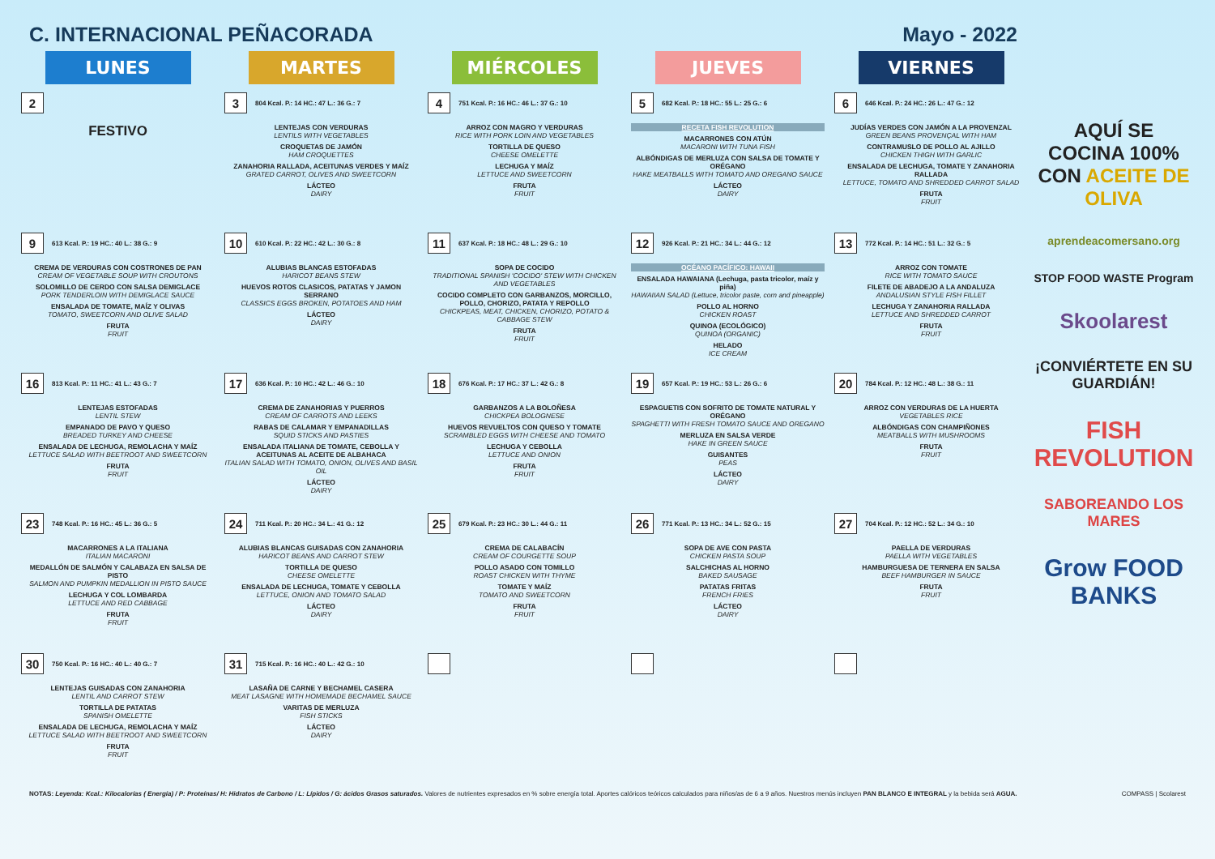C. INTERNACIONAL PEÑACORADA Mayo - 2022
| LUNES | MARTES | MIÉRCOLES | JUEVES | VIERNES |
| --- | --- | --- | --- | --- |
| 2 FESTIVO | 3 804 Kcal. P.: 14 HC.: 47 L.: 36 G.: 7 LENTEJAS CON VERDURAS LENTILS WITH VEGETABLES CROQUETAS DE JAMÓN HAM CROQUETTES ZANAHORIA RALLADA, ACEITUNAS VERDES Y MAÍZ GRATED CARROT, OLIVES AND SWEETCORN LÁCTEO DAIRY | 4 751 Kcal. P.: 16 HC.: 46 L.: 37 G.: 10 ARROZ CON MAGRO Y VERDURAS RICE WITH PORK LOIN AND VEGETABLES TORTILLA DE QUESO CHEESE OMELETTE LECHUGA Y MAÍZ LETTUCE AND SWEETCORN FRUTA FRUIT | 5 682 Kcal. P.: 18 HC.: 55 L.: 25 G.: 6 RECETA FISH REVOLUTION MACARRONES CON ATÚN MACARONI WITH TUNA FISH ALBÓNDIGAS DE MERLUZA CON SALSA DE TOMATE Y ORÉGANO HAKE MEATBALLS WITH TOMATO AND OREGANO SAUCE LÁCTEO DAIRY | 6 646 Kcal. P.: 24 HC.: 26 L.: 47 G.: 12 JUDÍAS VERDES CON JAMÓN A LA PROVENZAL GREEN BEANS PROVENÇAL WITH HAM CONTRAMUSLO DE POLLO AL AJILLO CHICKEN THIGH WITH GARLIC ENSALADA DE LECHUGA, TOMATE Y ZANAHORIA RALLADA LETTUCE, TOMATO AND SHREDDED CARROT SALAD FRUTA FRUIT |
| 9 613 Kcal. P.: 19 HC.: 40 L.: 38 G.: 9 CREMA DE VERDURAS CON COSTRONES DE PAN CREAM OF VEGETABLE SOUP WITH CROUTONS SOLOMILLO DE CERDO CON SALSA DEMIGLACE PORK TENDERLOIN WITH DEMIGLACE SAUCE ENSALADA DE TOMATE, MAÍZ Y OLIVAS TOMATO, SWEETCORN AND OLIVE SALAD FRUTA FRUIT | 10 610 Kcal. P.: 22 HC.: 42 L.: 30 G.: 8 ALUBIAS BLANCAS ESTOFADAS HARICOT BEANS STEW HUEVOS ROTOS CLASICOS, PATATAS Y JAMON SERRANO CLASSICS EGGS BROKEN, POTATOES AND HAM LÁCTEO DAIRY | 11 637 Kcal. P.: 18 HC.: 48 L.: 29 G.: 10 SOPA DE COCIDO TRADITIONAL SPANISH 'COCIDO' STEW WITH CHICKEN AND VEGETABLES COCIDO COMPLETO CON GARBANZOS, MORCILLO, POLLO, CHORIZO, PATATA Y REPOLLO CHICKPEAS, MEAT, CHICKEN, CHORIZO, POTATO & CABBAGE STEW FRUTA FRUIT | 12 926 Kcal. P.: 21 HC.: 34 L.: 44 G.: 12 OCÉANO PACÍFICO: HAWAII ENSALADA HAWAIANA (Lechuga, pasta tricolor, maíz y piña) HAWAIIAN SALAD (Lettuce, tricolor paste, corn and pineapple) POLLO AL HORNO CHICKEN ROAST QUINOA (ECOLÓGICO) QUINOA (ORGANIC) HELADO ICE CREAM | 13 772 Kcal. P.: 14 HC.: 51 L.: 32 G.: 5 ARROZ CON TOMATE RICE WITH TOMATO SAUCE FILETE DE ABADEJO A LA ANDALUZA ANDALUSIAN STYLE FISH FILLET LECHUGA Y ZANAHORIA RALLADA LETTUCE AND SHREDDED CARROT FRUTA FRUIT |
| 16 813 Kcal. P.: 11 HC.: 41 L.: 43 G.: 7 LENTEJAS ESTOFADAS LENTIL STEW EMPANADO DE PAVO Y QUESO BREADED TURKEY AND CHEESE ENSALADA DE LECHUGA, REMOLACHA Y MAÍZ LETTUCE SALAD WITH BEETROOT AND SWEETCORN FRUTA FRUIT | 17 636 Kcal. P.: 10 HC.: 42 L.: 46 G.: 10 CREMA DE ZANAHORIAS Y PUERROS CREAM OF CARROTS AND LEEKS RABAS DE CALAMAR Y EMPANADILLAS SQUID STICKS AND PASTIES ENSALADA ITALIANA DE TOMATE, CEBOLLA Y ACEITUNAS AL ACEITE DE ALBAHACA ITALIAN SALAD WITH TOMATO, ONION, OLIVES AND BASIL OIL LÁCTEO DAIRY | 18 676 Kcal. P.: 17 HC.: 37 L.: 42 G.: 8 GARBANZOS A LA BOLOÑESA CHICKPEA BOLOGNESE HUEVOS REVUELTOS CON QUESO Y TOMATE SCRAMBLED EGGS WITH CHEESE AND TOMATO LECHUGA Y CEBOLLA LETTUCE AND ONION FRUTA FRUIT | 19 657 Kcal. P.: 19 HC.: 53 L.: 26 G.: 6 ESPAGUETIS CON SOFRITO DE TOMATE NATURAL Y ORÉGANO SPAGHETTI WITH FRESH TOMATO SAUCE AND OREGANO MERLUZA EN SALSA VERDE HAKE IN GREEN SAUCE GUISANTES PEAS LÁCTEO DAIRY | 20 784 Kcal. P.: 12 HC.: 48 L.: 38 G.: 11 ARROZ CON VERDURAS DE LA HUERTA VEGETABLES RICE ALBÓNDIGAS CON CHAMPIÑONES MEATBALLS WITH MUSHROOMS FRUTA FRUIT |
| 23 748 Kcal. P.: 16 HC.: 45 L.: 36 G.: 5 MACARRONES A LA ITALIANA ITALIAN MACARONI MEDALLÓN DE SALMÓN Y CALABAZA EN SALSA DE PISTO SALMON AND PUMPKIN MEDALLION IN PISTO SAUCE LECHUGA Y COL LOMBARDA LETTUCE AND RED CABBAGE FRUTA FRUIT | 24 711 Kcal. P.: 20 HC.: 34 L.: 41 G.: 12 ALUBIAS BLANCAS GUISADAS CON ZANAHORIA HARICOT BEANS AND CARROT STEW TORTILLA DE QUESO CHEESE OMELETTE ENSALADA DE LECHUGA, TOMATE Y CEBOLLA LETTUCE, ONION AND TOMATO SALAD LÁCTEO DAIRY | 25 679 Kcal. P.: 23 HC.: 30 L.: 44 G.: 11 CREMA DE CALABACÍN CREAM OF COURGETTE SOUP POLLO ASADO CON TOMILLO ROAST CHICKEN WITH THYME TOMATE Y MAÍZ TOMATO AND SWEETCORN FRUTA FRUIT | 26 771 Kcal. P.: 13 HC.: 34 L.: 52 G.: 15 SOPA DE AVE CON PASTA CHICKEN PASTA SOUP SALCHICHAS AL HORNO BAKED SAUSAGE PATATAS FRITAS FRENCH FRIES LÁCTEO DAIRY | 27 704 Kcal. P.: 12 HC.: 52 L.: 34 G.: 10 PAELLA DE VERDURAS PAELLA WITH VEGETABLES HAMBURGUESA DE TERNERA EN SALSA BEEF HAMBURGER IN SAUCE FRUTA FRUIT |
| 30 750 Kcal. P.: 16 HC.: 40 L.: 40 G.: 7 LENTEJAS GUISADAS CON ZANAHORIA LENTIL AND CARROT STEW TORTILLA DE PATATAS SPANISH OMELETTE ENSALADA DE LECHUGA, REMOLACHA Y MAÍZ LETTUCE SALAD WITH BEETROOT AND SWEETCORN FRUTA FRUIT | 31 715 Kcal. P.: 16 HC.: 40 L.: 42 G.: 10 LASAÑA DE CARNE Y BECHAMEL CASERA MEAT LASAGNE WITH HOMEMADE BECHAMEL SAUCE VARITAS DE MERLUZA FISH STICKS LÁCTEO DAIRY | | | |
AQUÍ SE COCINA 100% CON ACEITE DE OLIVA
aprendeacomersano.org
STOP FOOD WASTE Program
Skoolarest
¡CONVIÉRTETE EN SU GUARDIÁN!
FISH REVOLUTION
SABOREANDO LOS MARES
Grow FOOD BANKS
NOTAS: Leyenda: Kcal.: Kilocalorías ( Energía) / P: Proteínas/ H: Hidratos de Carbono / L: Lípidos / G: ácidos Grasos saturados. Valores de nutrientes expresados en % sobre energía total. Aportes calóricos teóricos calculados para niños/as de 6 a 9 años. Nuestros menús incluyen PAN BLANCO E INTEGRAL y la bebida será AGUA. COMPASS | Scolarest